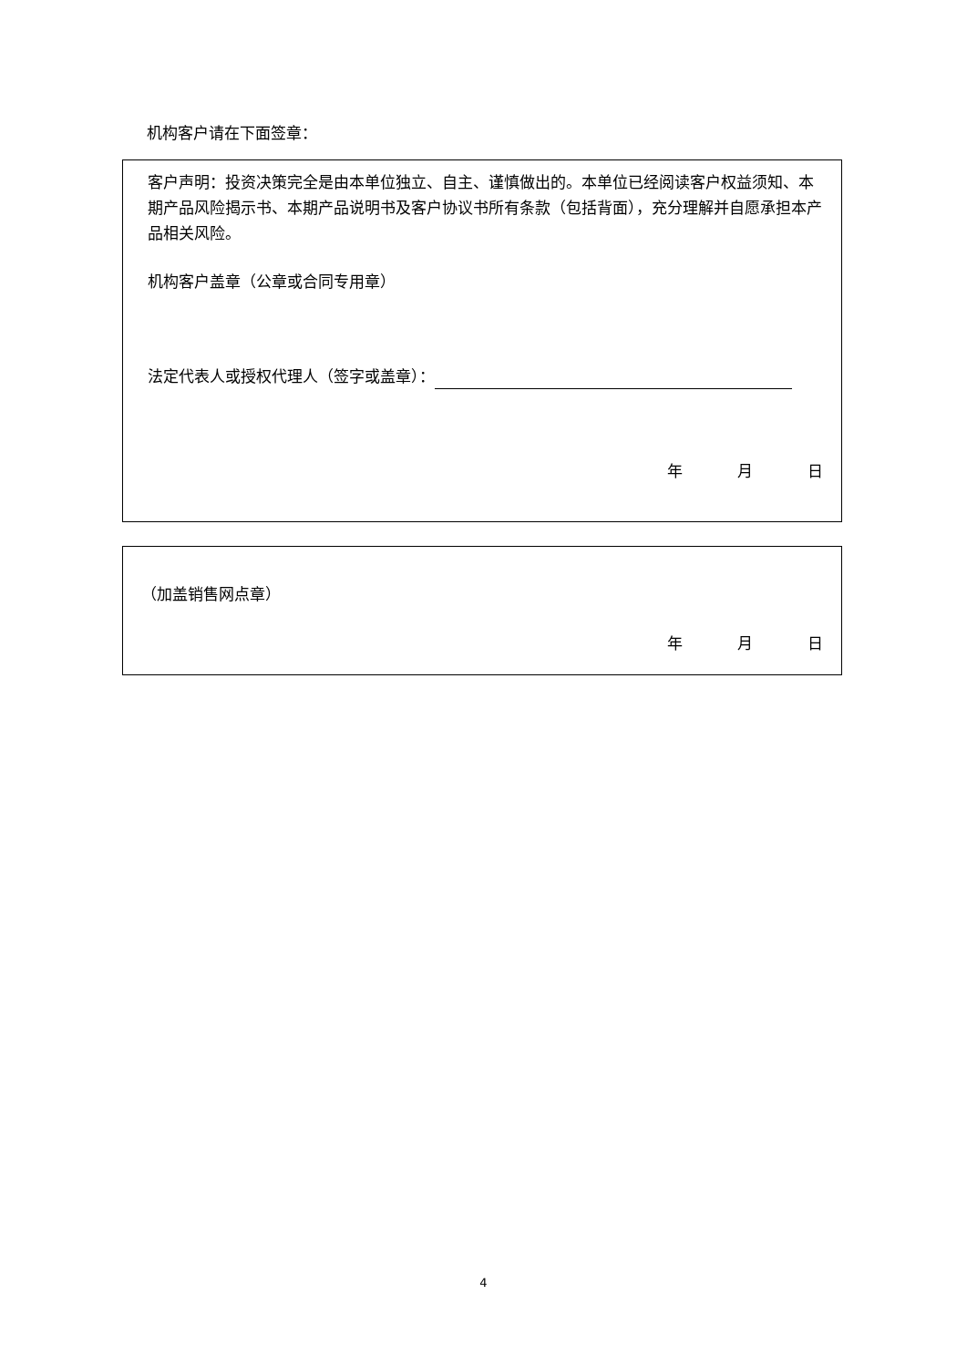机构客户请在下面签章：
客户声明：投资决策完全是由本单位独立、自主、谨慎做出的。本单位已经阅读客户权益须知、本期产品风险揭示书、本期产品说明书及客户协议书所有条款（包括背面），充分理解并自愿承担本产品相关风险。
机构客户盖章（公章或合同专用章）
法定代表人或授权代理人（签字或盖章）：
年 月 日
（加盖销售网点章）
年 月 日
4